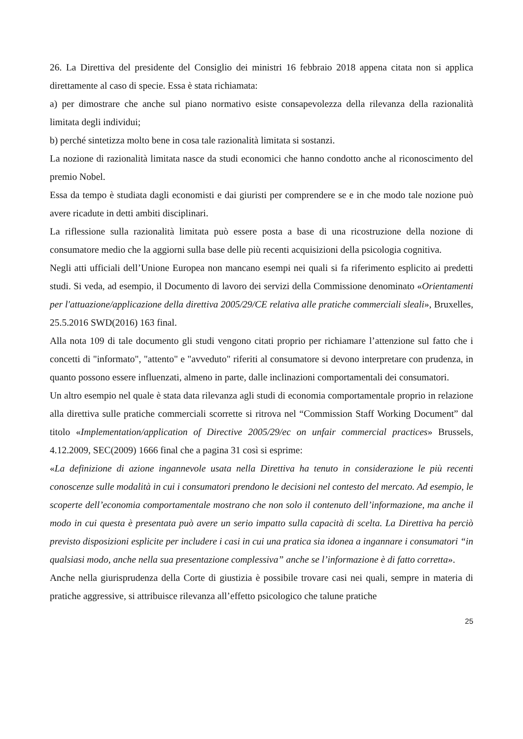26. La Direttiva del presidente del Consiglio dei ministri 16 febbraio 2018 appena citata non si applica direttamente al caso di specie. Essa è stata richiamata:
a) per dimostrare che anche sul piano normativo esiste consapevolezza della rilevanza della razionalità limitata degli individui;
b) perché sintetizza molto bene in cosa tale razionalità limitata si sostanzi.
La nozione di razionalità limitata nasce da studi economici che hanno condotto anche al riconoscimento del premio Nobel.
Essa da tempo è studiata dagli economisti e dai giuristi per comprendere se e in che modo tale nozione può avere ricadute in detti ambiti disciplinari.
La riflessione sulla razionalità limitata può essere posta a base di una ricostruzione della nozione di consumatore medio che la aggiorni sulla base delle più recenti acquisizioni della psicologia cognitiva.
Negli atti ufficiali dell’Unione Europea non mancano esempi nei quali si fa riferimento esplicito ai predetti studi. Si veda, ad esempio, il Documento di lavoro dei servizi della Commissione denominato «Orientamenti per l'attuazione/applicazione della direttiva 2005/29/CE relativa alle pratiche commerciali sleali», Bruxelles, 25.5.2016 SWD(2016) 163 final.
Alla nota 109 di tale documento gli studi vengono citati proprio per richiamare l’attenzione sul fatto che i concetti di "informato", "attento" e "avveduto" riferiti al consumatore si devono interpretare con prudenza, in quanto possono essere influenzati, almeno in parte, dalle inclinazioni comportamentali dei consumatori.
Un altro esempio nel quale è stata data rilevanza agli studi di economia comportamentale proprio in relazione alla direttiva sulle pratiche commerciali scorrette si ritrova nel “Commission Staff Working Document” dal titolo «Implementation/application of Directive 2005/29/ec on unfair commercial practices» Brussels, 4.12.2009, SEC(2009) 1666 final che a pagina 31 così si esprime:
«La definizione di azione ingannevole usata nella Direttiva ha tenuto in considerazione le più recenti conoscenze sulle modalità in cui i consumatori prendono le decisioni nel contesto del mercato. Ad esempio, le scoperte dell’economia comportamentale mostrano che non solo il contenuto dell’informazione, ma anche il modo in cui questa è presentata può avere un serio impatto sulla capacità di scelta. La Direttiva ha perciò previsto disposizioni esplicite per includere i casi in cui una pratica sia idonea a ingannare i consumatori “in qualsiasi modo, anche nella sua presentazione complessiva” anche se l’informazione è di fatto corretta».
Anche nella giurisprudenza della Corte di giustizia è possibile trovare casi nei quali, sempre in materia di pratiche aggressive, si attribuisce rilevanza all’effetto psicologico che talune pratiche
25